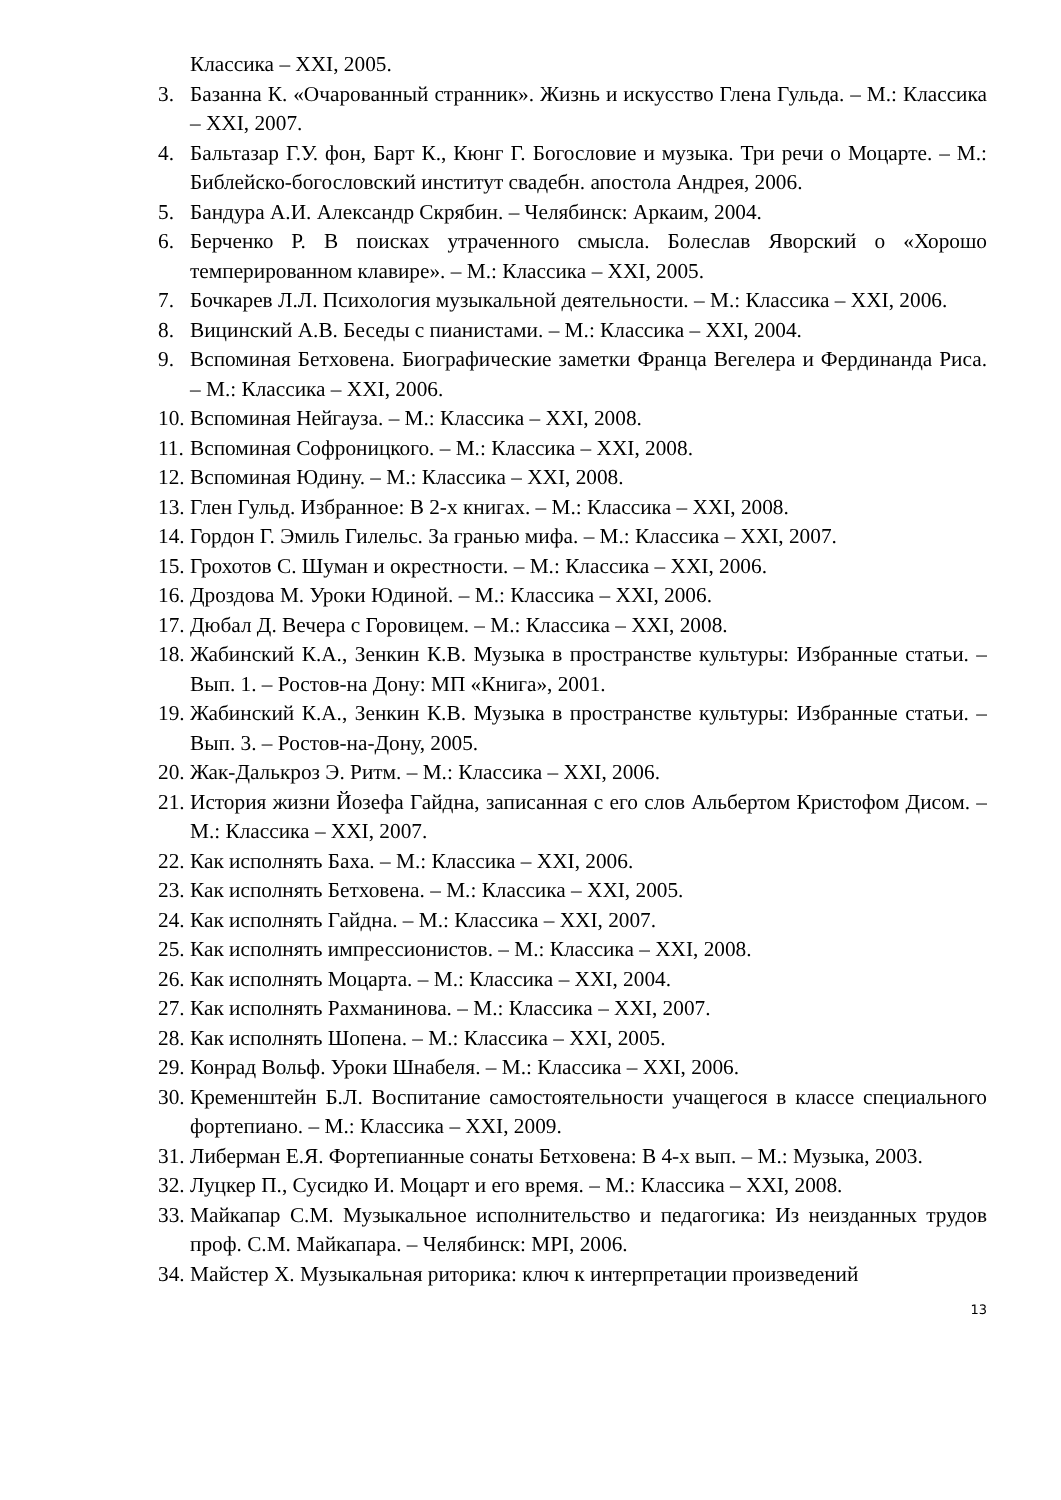Классика – XXI, 2005.
3. Базанна К. «Очарованный странник». Жизнь и искусство Глена Гульда. – М.: Классика – XXI, 2007.
4. Бальтазар Г.У. фон, Барт К., Кюнг Г. Богословие и музыка. Три речи о Моцарте. – М.: Библейско-богословский институт свадебн. апостола Андрея, 2006.
5. Бандура А.И. Александр Скрябин. – Челябинск: Аркаим, 2004.
6. Берченко Р. В поисках утраченного смысла. Болеслав Яворский о «Хорошо темперированном клавире». – М.: Классика – XXI, 2005.
7. Бочкарев Л.Л. Психология музыкальной деятельности. – М.: Классика – XXI, 2006.
8. Вицинский А.В. Беседы с пианистами. – М.: Классика – XXI, 2004.
9. Вспоминая Бетховена. Биографические заметки Франца Вегелера и Фердинанда Риса. – М.: Классика – XXI, 2006.
10. Вспоминая Нейгауза. – М.: Классика – XXI, 2008.
11. Вспоминая Софроницкого. – М.: Классика – XXI, 2008.
12. Вспоминая Юдину. – М.: Классика – XXI, 2008.
13. Глен Гульд. Избранное: В 2-х книгах. – М.: Классика – XXI, 2008.
14. Гордон Г. Эмиль Гилельс. За гранью мифа. – М.: Классика – XXI, 2007.
15. Грохотов С. Шуман и окрестности. – М.: Классика – XXI, 2006.
16. Дроздова М. Уроки Юдиной. – М.: Классика – XXI, 2006.
17. Дюбал Д. Вечера с Горовицем. – М.: Классика – XXI, 2008.
18. Жабинский К.А., Зенкин К.В. Музыка в пространстве культуры: Избранные статьи. – Вып. 1. – Ростов-на Дону: МП «Книга», 2001.
19. Жабинский К.А., Зенкин К.В. Музыка в пространстве культуры: Избранные статьи. – Вып. 3. – Ростов-на-Дону, 2005.
20. Жак-Далькроз Э. Ритм. – М.: Классика – XXI, 2006.
21. История жизни Йозефа Гайдна, записанная с его слов Альбертом Кристофом Дисом. – М.: Классика – XXI, 2007.
22. Как исполнять Баха. – М.: Классика – XXI, 2006.
23. Как исполнять Бетховена. – М.: Классика – XXI, 2005.
24. Как исполнять Гайдна. – М.: Классика – XXI, 2007.
25. Как исполнять импрессионистов. – М.: Классика – XXI, 2008.
26. Как исполнять Моцарта. – М.: Классика – XXI, 2004.
27. Как исполнять Рахманинова. – М.: Классика – XXI, 2007.
28. Как исполнять Шопена. – М.: Классика – XXI, 2005.
29. Конрад Вольф. Уроки Шнабеля. – М.: Классика – XXI, 2006.
30. Кременштейн Б.Л. Воспитание самостоятельности учащегося в классе специального фортепиано. – М.: Классика – XXI, 2009.
31. Либерман Е.Я. Фортепианные сонаты Бетховена: В 4-х вып. – М.: Музыка, 2003.
32. Луцкер П., Сусидко И. Моцарт и его время. – М.: Классика – XXI, 2008.
33. Майкапар С.М. Музыкальное исполнительство и педагогика: Из неизданных трудов проф. С.М. Майкапара. – Челябинск: MPI, 2006.
34. Майстер Х. Музыкальная риторика: ключ к интерпретации произведений
13